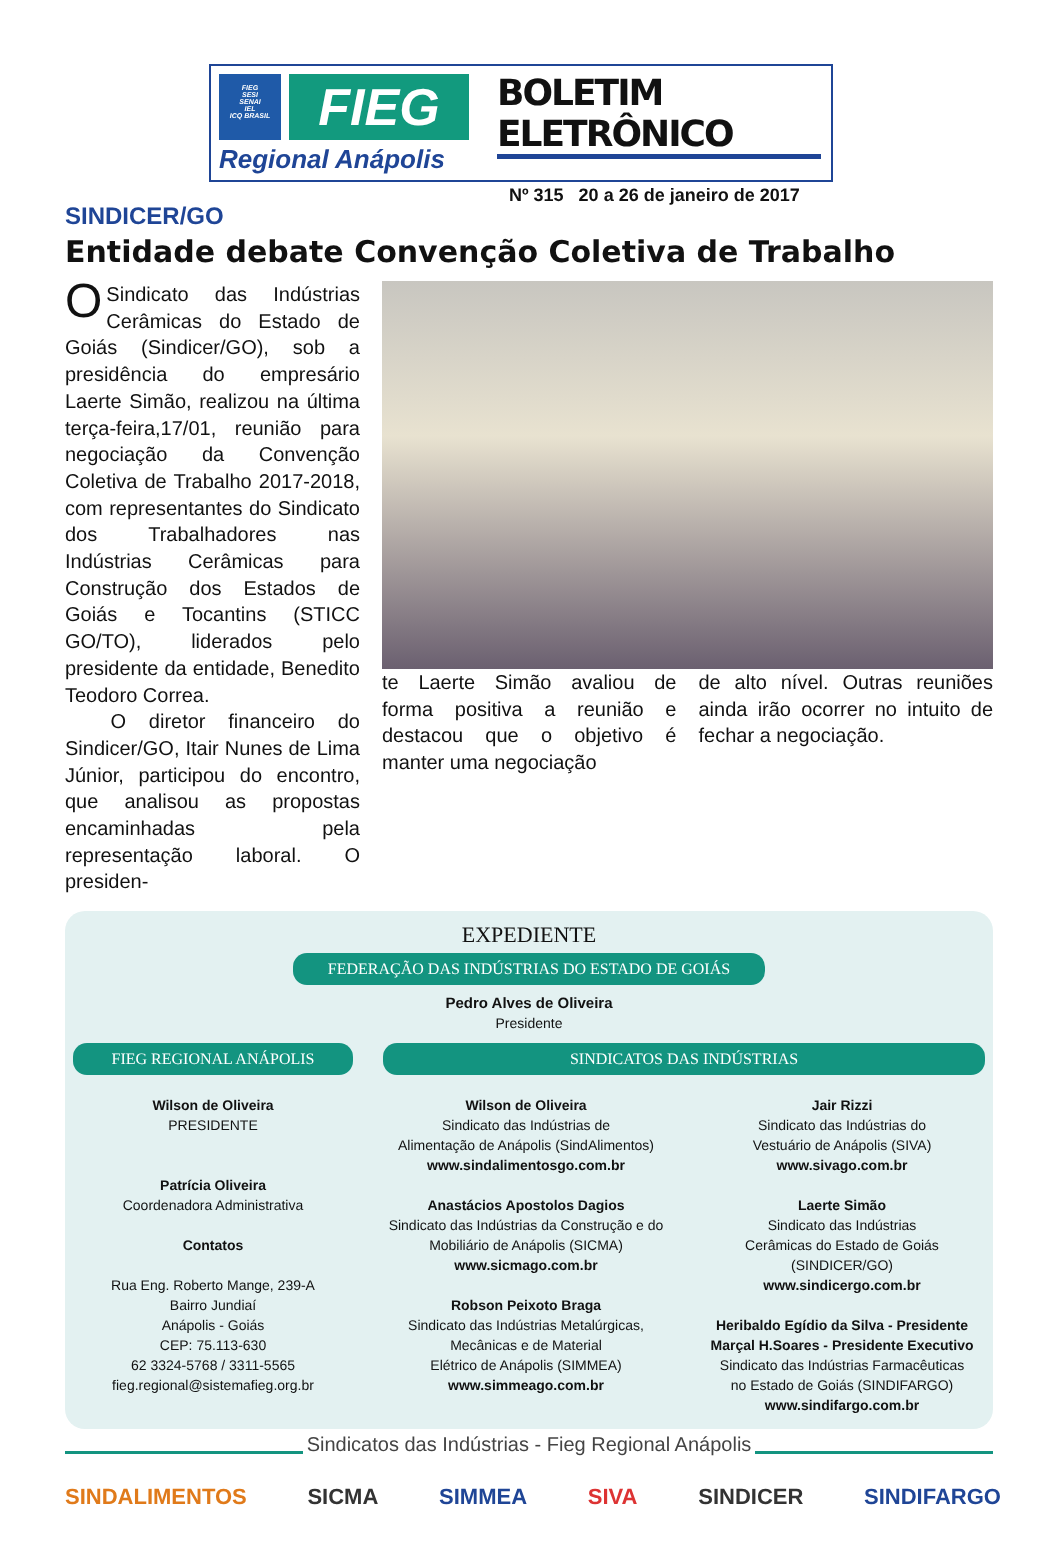FIEG
SESI
SENAI
IEL
ICQ BRASIL
FIEG
Regional Anápolis
BOLETIM ELETRÔNICO
Nº 315 20 a 26 de janeiro de 2017
SINDICER/GO
Entidade debate Convenção Coletiva de Trabalho
OSindicato das Indústrias Cerâmicas do Estado de Goiás (Sindicer/GO), sob a presidência do empresário Laerte Simão, realizou na última terça-feira,17/01, reunião para negociação da Convenção Coletiva de Trabalho 2017-2018, com representantes do Sindicato dos Trabalhadores nas Indústrias Cerâmicas para Construção dos Estados de Goiás e Tocantins (STICC GO/TO), liderados pelo presidente da entidade, Benedito Teodoro Correa.
O diretor financeiro do Sindicer/GO, Itair Nunes de Lima Júnior, participou do encontro, que analisou as propostas encaminhadas pela representação laboral. O presiden-
te Laerte Simão avaliou de forma positiva a reunião e destacou que o objetivo é manter uma negociação
de alto nível. Outras reuniões ainda irão ocorrer no intuito de fechar a negociação.
EXPEDIENTE
FEDERAÇÃO DAS INDÚSTRIAS DO ESTADO DE GOIÁS
Pedro Alves de Oliveira
Presidente
FIEG REGIONAL ANÁPOLIS
Wilson de Oliveira
PRESIDENTE
Patrícia Oliveira
Coordenadora Administrativa
Contatos
Rua Eng. Roberto Mange, 239-A
Bairro Jundiaí
Anápolis - Goiás
CEP: 75.113-630
62 3324-5768 / 3311-5565
fieg.regional@sistemafieg.org.br
SINDICATOS DAS INDÚSTRIAS
Wilson de Oliveira
Sindicato das Indústrias de
Alimentação de Anápolis (SindAlimentos)
www.sindalimentosgo.com.br
Anastácios Apostolos Dagios
Sindicato das Indústrias da Construção e do
Mobiliário de Anápolis (SICMA)
www.sicmago.com.br
Robson Peixoto Braga
Sindicato das Indústrias Metalúrgicas,
Mecânicas e de Material
Elétrico de Anápolis (SIMMEA)
www.simmeago.com.br
Jair Rizzi
Sindicato das Indústrias do
Vestuário de Anápolis (SIVA)
www.sivago.com.br
Laerte Simão
Sindicato das Indústrias
Cerâmicas do Estado de Goiás
(SINDICER/GO)
www.sindicergo.com.br
Heribaldo Egídio da Silva - Presidente
Marçal H.Soares - Presidente Executivo
Sindicato das Indústrias Farmacêuticas
no Estado de Goiás (SINDIFARGO)
www.sindifargo.com.br
Sindicatos das Indústrias - Fieg Regional Anápolis
SINDALIMENTOS SICMA SIMMEA SIVA SINDICER SINDIFARGO